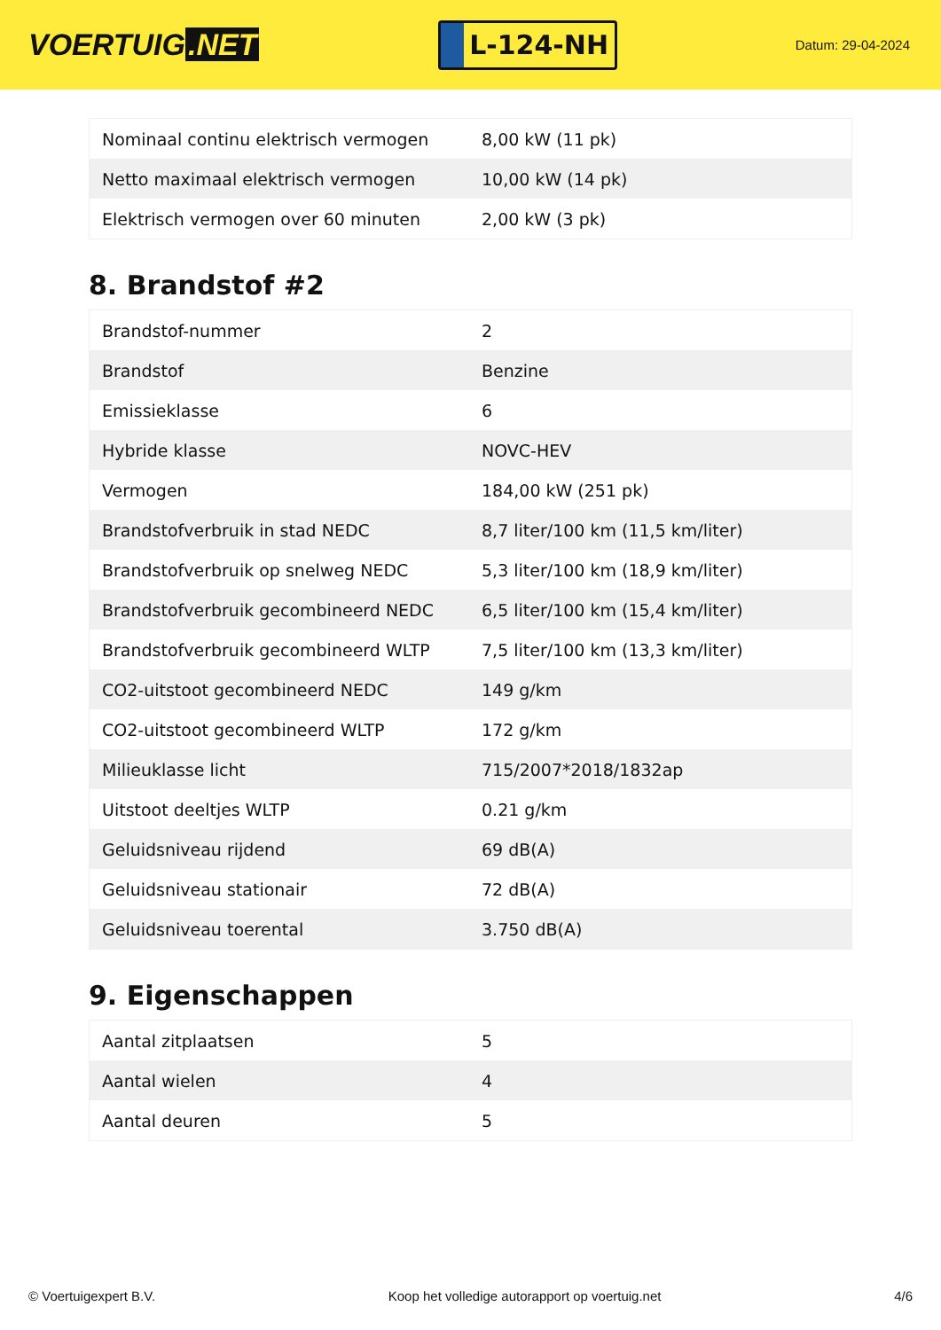VOERTUIG.NET
L-124-NH
Datum: 29-04-2024
| Nominaal continu elektrisch vermogen | 8,00 kW (11 pk) |
| Netto maximaal elektrisch vermogen | 10,00 kW (14 pk) |
| Elektrisch vermogen over 60 minuten | 2,00 kW (3 pk) |
8. Brandstof #2
| Brandstof-nummer | 2 |
| Brandstof | Benzine |
| Emissieklasse | 6 |
| Hybride klasse | NOVC-HEV |
| Vermogen | 184,00 kW (251 pk) |
| Brandstofverbruik in stad NEDC | 8,7 liter/100 km (11,5 km/liter) |
| Brandstofverbruik op snelweg NEDC | 5,3 liter/100 km (18,9 km/liter) |
| Brandstofverbruik gecombineerd NEDC | 6,5 liter/100 km (15,4 km/liter) |
| Brandstofverbruik gecombineerd WLTP | 7,5 liter/100 km (13,3 km/liter) |
| CO2-uitstoot gecombineerd NEDC | 149 g/km |
| CO2-uitstoot gecombineerd WLTP | 172 g/km |
| Milieuklasse licht | 715/2007*2018/1832ap |
| Uitstoot deeltjes WLTP | 0.21 g/km |
| Geluidsniveau rijdend | 69 dB(A) |
| Geluidsniveau stationair | 72 dB(A) |
| Geluidsniveau toerental | 3.750 dB(A) |
9. Eigenschappen
| Aantal zitplaatsen | 5 |
| Aantal wielen | 4 |
| Aantal deuren | 5 |
© Voertuigexpert B.V. Koop het volledige autorapport op voertuig.net 4/6